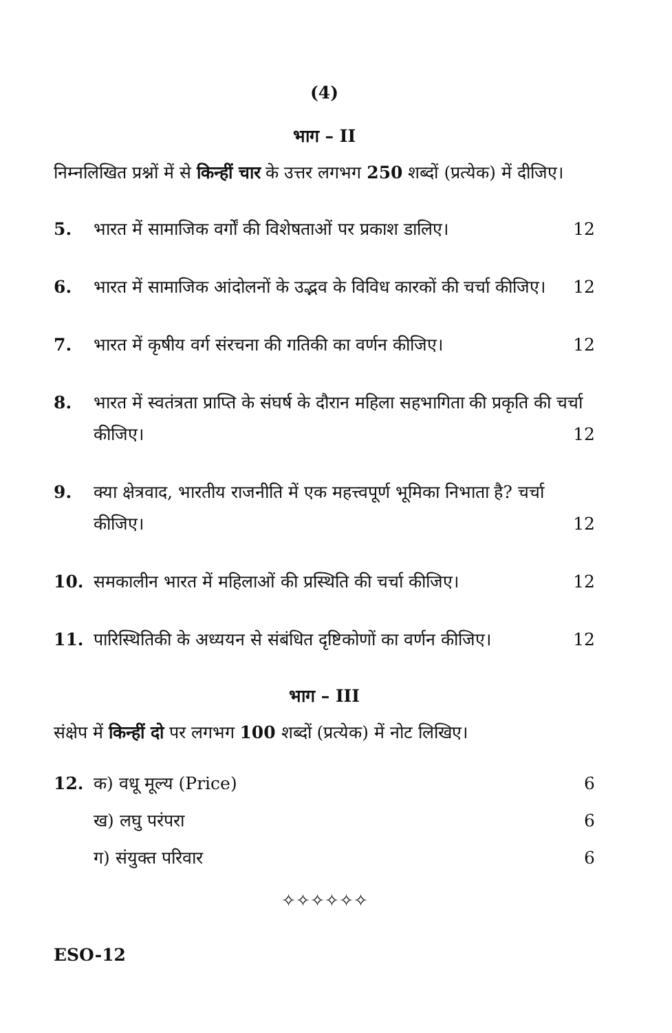(4)
भाग – II
निम्नलिखित प्रश्नों में से किन्हीं चार के उत्तर लगभग 250 शब्दों (प्रत्येक) में दीजिए।
5. भारत में सामाजिक वर्गों की विशेषताओं पर प्रकाश डालिए। 12
6. भारत में सामाजिक आंदोलनों के उद्भव के विविध कारकों की चर्चा कीजिए। 12
7. भारत में कृषीय वर्ग संरचना की गतिकी का वर्णन कीजिए। 12
8. भारत में स्वतंत्रता प्राप्ति के संघर्ष के दौरान महिला सहभागिता की प्रकृति की चर्चा कीजिए। 12
9. क्या क्षेत्रवाद, भारतीय राजनीति में एक महत्त्वपूर्ण भूमिका निभाता है? चर्चा कीजिए। 12
10. समकालीन भारत में महिलाओं की प्रस्थिति की चर्चा कीजिए। 12
11. पारिस्थितिकी के अध्ययन से संबंधित दृष्टिकोणों का वर्णन कीजिए। 12
भाग – III
संक्षेप में किन्हीं दो पर लगभग 100 शब्दों (प्रत्येक) में नोट लिखिए।
12. क) वधू मूल्य (Price) 6
ख) लघु परंपरा 6
ग) संयुक्त परिवार 6
✧✧✧✧✧✧
ESO-12